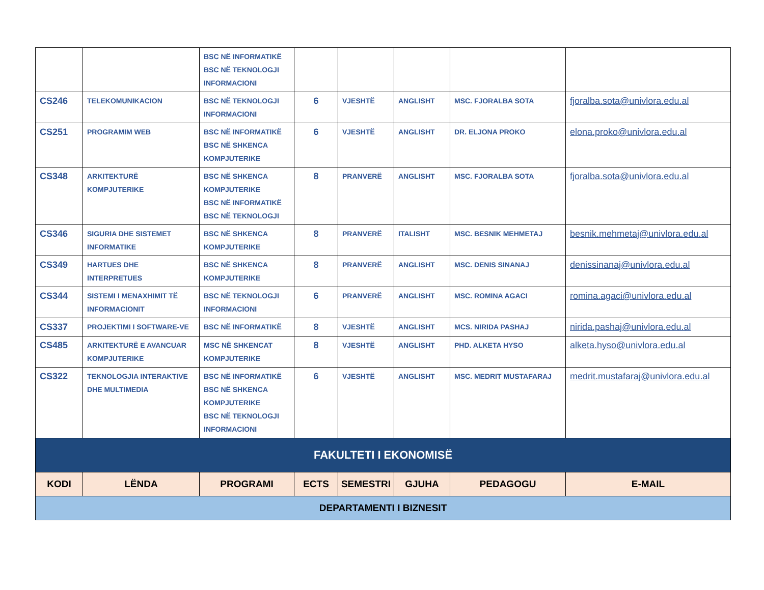| | | BSC NË INFORMATIKË BSC NË TEKNOLOGJI INFORMACIONI | | | | | |
| CS246 | TELEKOMUNIKACION | BSC NË TEKNOLOGJI INFORMACIONI | 6 | VJESHTË | ANGLISHT | MSC. FJORALBA SOTA | fjoralba.sota@univlora.edu.al |
| CS251 | PROGRAMIM WEB | BSC NË INFORMATIKË BSC NË SHKENCA KOMPJUTERIKE | 6 | VJESHTË | ANGLISHT | DR. ELJONA PROKO | elona.proko@univlora.edu.al |
| CS348 | ARKITEKTURË KOMPJUTERIKE | BSC NË SHKENCA KOMPJUTERIKE BSC NË INFORMATIKË BSC NË TEKNOLOGJI | 8 | PRANVERË | ANGLISHT | MSC. FJORALBA SOTA | fjoralba.sota@univlora.edu.al |
| CS346 | SIGURIA DHE SISTEMET INFORMATIKE | BSC NË SHKENCA KOMPJUTERIKE | 8 | PRANVERË | ITALISHT | MSC. BESNIK MEHMETAJ | besnik.mehmetaj@univlora.edu.al |
| CS349 | HARTUES DHE INTERPRETUES | BSC NË SHKENCA KOMPJUTERIKE | 8 | PRANVERË | ANGLISHT | MSC. DENIS SINANAJ | denissinanaj@univlora.edu.al |
| CS344 | SISTEMI I MENAXHIMIT TË INFORMACIONIT | BSC NË TEKNOLOGJI INFORMACIONI | 6 | PRANVERË | ANGLISHT | MSC. ROMINA AGACI | romina.agaci@univlora.edu.al |
| CS337 | PROJEKTIMI I SOFTWARE-VE | BSC NË INFORMATIKË | 8 | VJESHTË | ANGLISHT | MCS. NIRIDA PASHAJ | nirida.pashaj@univlora.edu.al |
| CS485 | ARKITEKTURË E AVANCUAR KOMPJUTERIKE | MSC NË SHKENCAT KOMPJUTERIKE | 8 | VJESHTË | ANGLISHT | PHD. ALKETA HYSO | alketa.hyso@univlora.edu.al |
| CS322 | TEKNOLOGJIA INTERAKTIVE DHE MULTIMEDIA | BSC NË INFORMATIKË BSC NË SHKENCA KOMPJUTERIKE BSC NË TEKNOLOGJI INFORMACIONI | 6 | VJESHTË | ANGLISHT | MSC. MEDRIT MUSTAFARAJ | medrit.mustafaraj@univlora.edu.al |
| FAKULTETI I EKONOMISË | | | | | | | |
| KODI | LËNDA | PROGRAMI | ECTS | SEMESTRI | GJUHA | PEDAGOGU | E-MAIL |
| DEPARTAMENTI I BIZNESIT | | | | | | | |